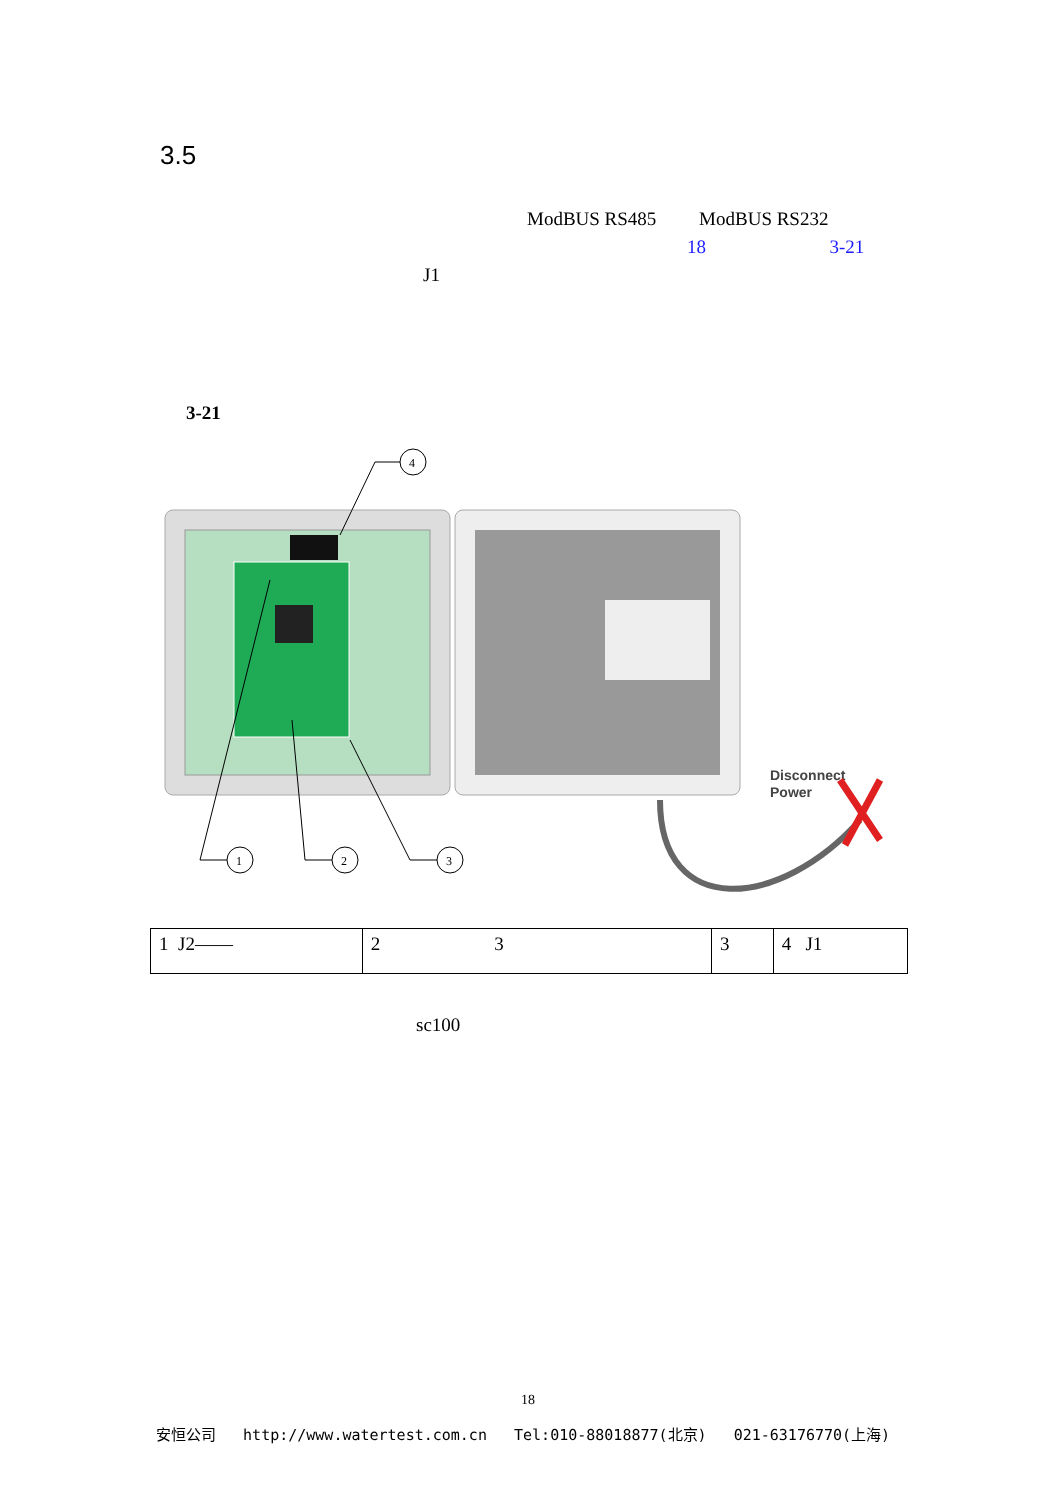3.5
ModBUS RS485 ModBUS RS232
18 3-21
J1
3-21
4
1
2
3
Disconnect
Power
| 1 J2—— | 2 3 | 3 | 4 J1 |
sc100
18
安恒公司 http://www.watertest.com.cn Tel:010-88018877(北京) 021-63176770(上海)